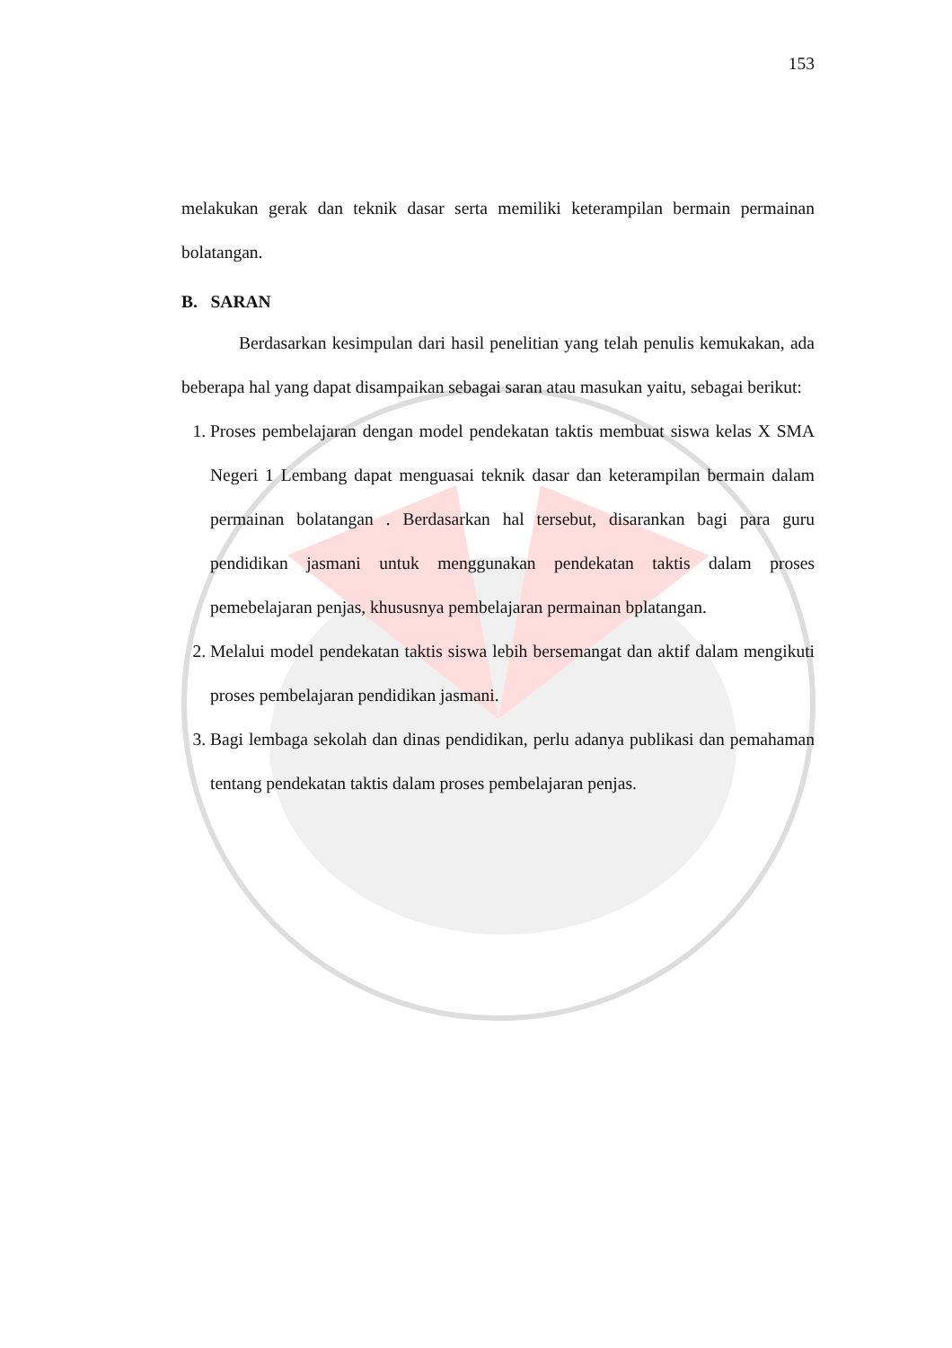153
melakukan gerak dan teknik dasar serta memiliki keterampilan bermain permainan bolatangan.
B. SARAN
Berdasarkan kesimpulan dari hasil penelitian yang telah penulis kemukakan, ada beberapa hal yang dapat disampaikan sebagai saran atau masukan yaitu, sebagai berikut:
1. Proses pembelajaran dengan model pendekatan taktis membuat siswa kelas X SMA Negeri 1 Lembang dapat menguasai teknik dasar dan keterampilan bermain dalam permainan bolatangan . Berdasarkan hal tersebut, disarankan bagi para guru pendidikan jasmani untuk menggunakan pendekatan taktis dalam proses pemebelajaran penjas, khususnya pembelajaran permainan bplatangan.
2. Melalui model pendekatan taktis siswa lebih bersemangat dan aktif dalam mengikuti proses pembelajaran pendidikan jasmani.
3. Bagi lembaga sekolah dan dinas pendidikan, perlu adanya publikasi dan pemahaman tentang pendekatan taktis dalam proses pembelajaran penjas.